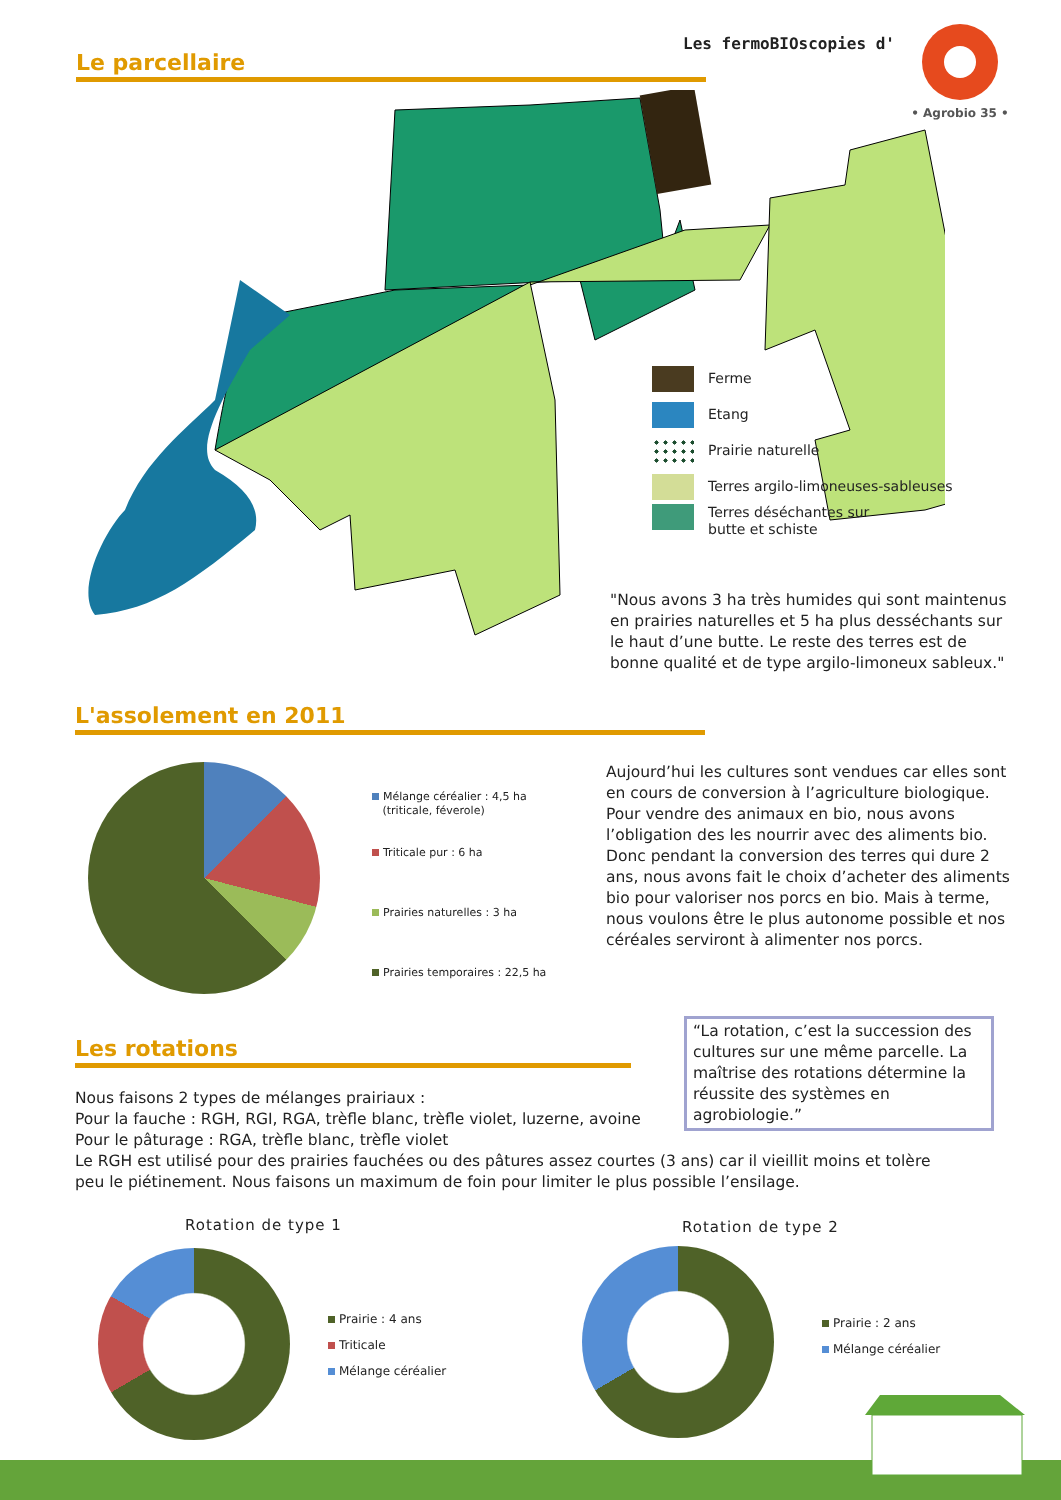Les fermoBIOscopies d'
• Agrobio 35 •
Le parcellaire
Ferme
Etang
Prairie naturelle
Terres argilo-limoneuses-sableuses
Terres déséchantes sur
butte et schiste
"Nous avons 3 ha très humides qui sont maintenus en prairies naturelles et 5 ha plus desséchants sur le haut d’une butte. Le reste des terres est de bonne qualité et de type argilo-limoneux sableux."
L'assolement en 2011
Mélange céréalier : 4,5 ha
(triticale, féverole)
Triticale pur : 6 ha
Prairies naturelles : 3 ha
Prairies temporaires : 22,5 ha
Aujourd’hui les cultures sont vendues car elles sont en cours de conversion à l’agriculture biologique. Pour vendre des animaux en bio, nous avons l’obligation des les nourrir avec des aliments bio. Donc pendant la conversion des terres qui dure 2 ans, nous avons fait le choix d’acheter des aliments bio pour valoriser nos porcs en bio. Mais à terme, nous voulons être le plus autonome possible et nos céréales serviront à alimenter nos porcs.
Les rotations
“La rotation, c’est la succession des cultures sur une même parcelle. La maîtrise des rotations détermine la réussite des systèmes en agrobiologie.”
Nous faisons 2 types de mélanges prairiaux :
Pour la fauche : RGH, RGI, RGA, trèfle blanc, trèfle violet, luzerne, avoine
Pour le pâturage : RGA, trèfle blanc, trèfle violet
Le RGH est utilisé pour des prairies fauchées ou des pâtures assez courtes (3 ans) car il vieillit moins et tolère peu le piétinement. Nous faisons un maximum de foin pour limiter le plus possible l’ensilage.
Rotation de type 1 Rotation de type 2
Prairie : 4 ans
Triticale
Mélange céréalier
Prairie : 2 ans
Mélange céréalier